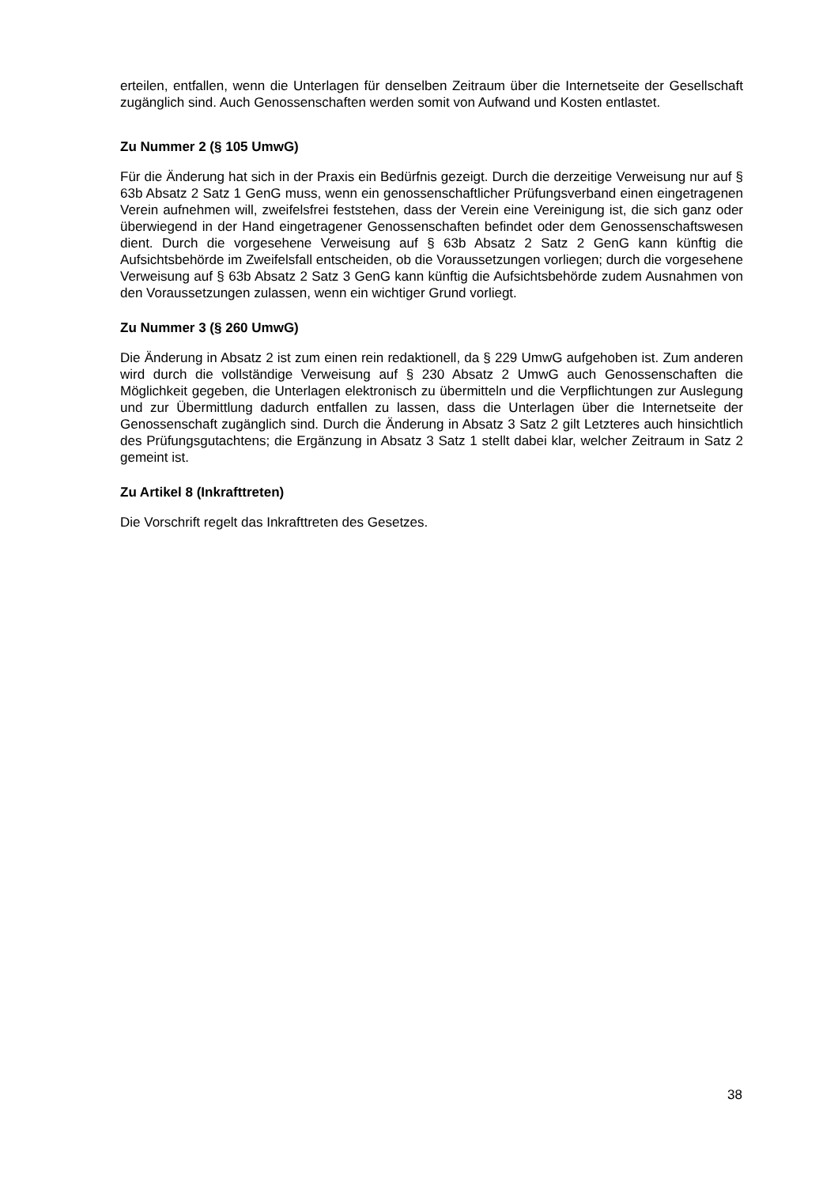erteilen, entfallen, wenn die Unterlagen für denselben Zeitraum über die Internetseite der Gesellschaft zugänglich sind. Auch Genossenschaften werden somit von Aufwand und Kosten entlastet.
Zu Nummer 2 (§ 105 UmwG)
Für die Änderung hat sich in der Praxis ein Bedürfnis gezeigt. Durch die derzeitige Verweisung nur auf § 63b Absatz 2 Satz 1 GenG muss, wenn ein genossenschaftlicher Prüfungsverband einen eingetragenen Verein aufnehmen will, zweifelsfrei feststehen, dass der Verein eine Vereinigung ist, die sich ganz oder überwiegend in der Hand eingetragener Genossenschaften befindet oder dem Genossenschaftswesen dient. Durch die vorgesehene Verweisung auf § 63b Absatz 2 Satz 2 GenG kann künftig die Aufsichtsbehörde im Zweifelsfall entscheiden, ob die Voraussetzungen vorliegen; durch die vorgesehene Verweisung auf § 63b Absatz 2 Satz 3 GenG kann künftig die Aufsichtsbehörde zudem Ausnahmen von den Voraussetzungen zulassen, wenn ein wichtiger Grund vorliegt.
Zu Nummer 3 (§ 260 UmwG)
Die Änderung in Absatz 2 ist zum einen rein redaktionell, da § 229 UmwG aufgehoben ist. Zum anderen wird durch die vollständige Verweisung auf § 230 Absatz 2 UmwG auch Genossenschaften die Möglichkeit gegeben, die Unterlagen elektronisch zu übermitteln und die Verpflichtungen zur Auslegung und zur Übermittlung dadurch entfallen zu lassen, dass die Unterlagen über die Internetseite der Genossenschaft zugänglich sind. Durch die Änderung in Absatz 3 Satz 2 gilt Letzteres auch hinsichtlich des Prüfungsgutachtens; die Ergänzung in Absatz 3 Satz 1 stellt dabei klar, welcher Zeitraum in Satz 2 gemeint ist.
Zu Artikel 8 (Inkrafttreten)
Die Vorschrift regelt das Inkrafttreten des Gesetzes.
38